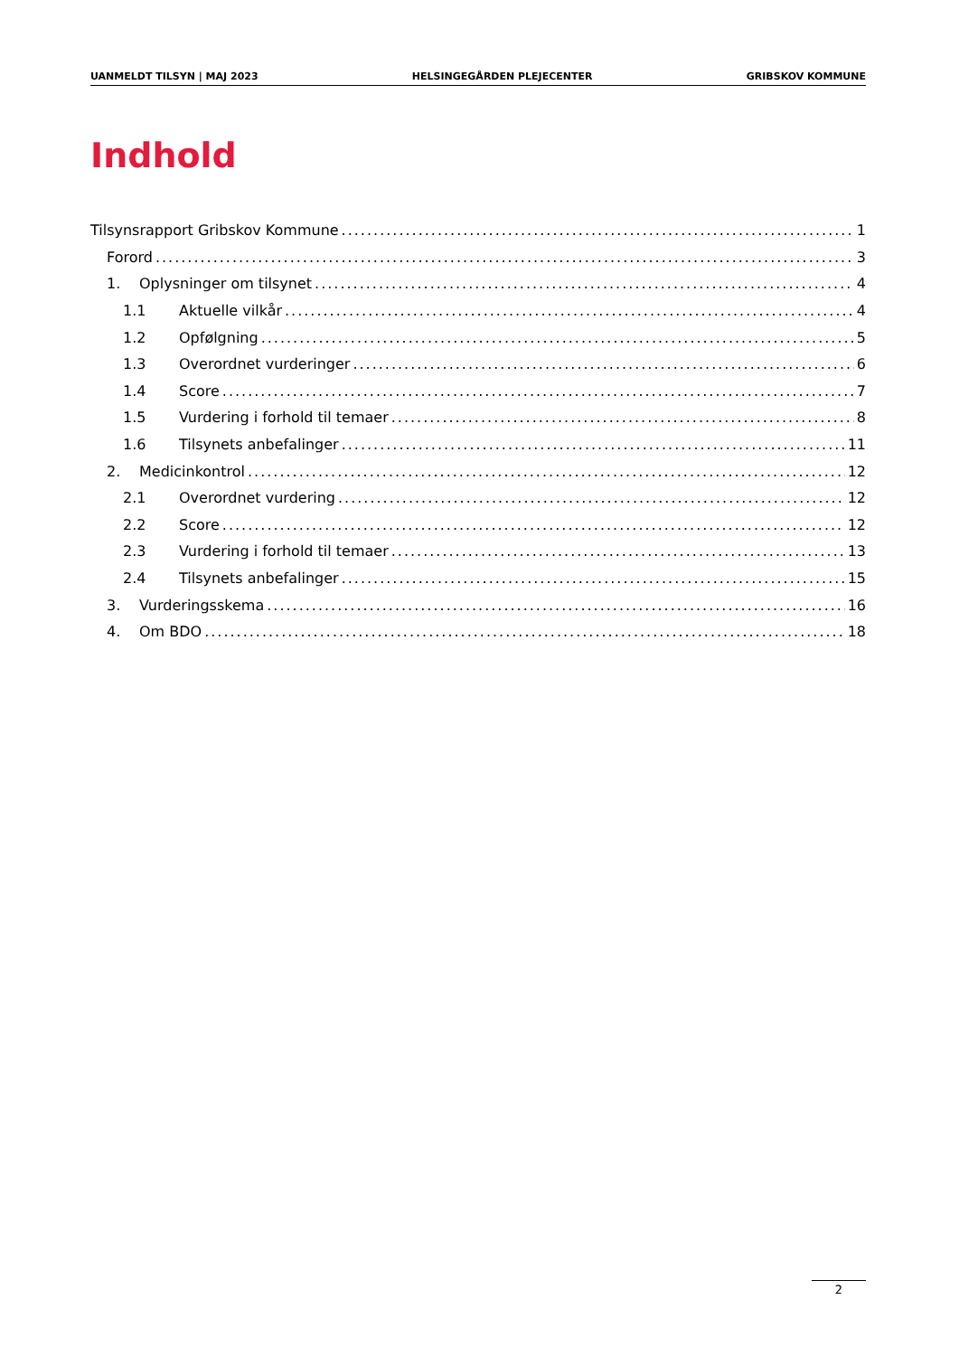UANMELDT TILSYN | MAJ 2023 HELSINGEGÅRDEN PLEJECENTER GRIBSKOV KOMMUNE
Indhold
Tilsynsrapport Gribskov Kommune 1
Forord 3
1. Oplysninger om tilsynet 4
1.1 Aktuelle vilkår 4
1.2 Opfølgning 5
1.3 Overordnet vurderinger 6
1.4 Score 7
1.5 Vurdering i forhold til temaer 8
1.6 Tilsynets anbefalinger 11
2. Medicinkontrol 12
2.1 Overordnet vurdering 12
2.2 Score 12
2.3 Vurdering i forhold til temaer 13
2.4 Tilsynets anbefalinger 15
3. Vurderingsskema 16
4. Om BDO 18
2